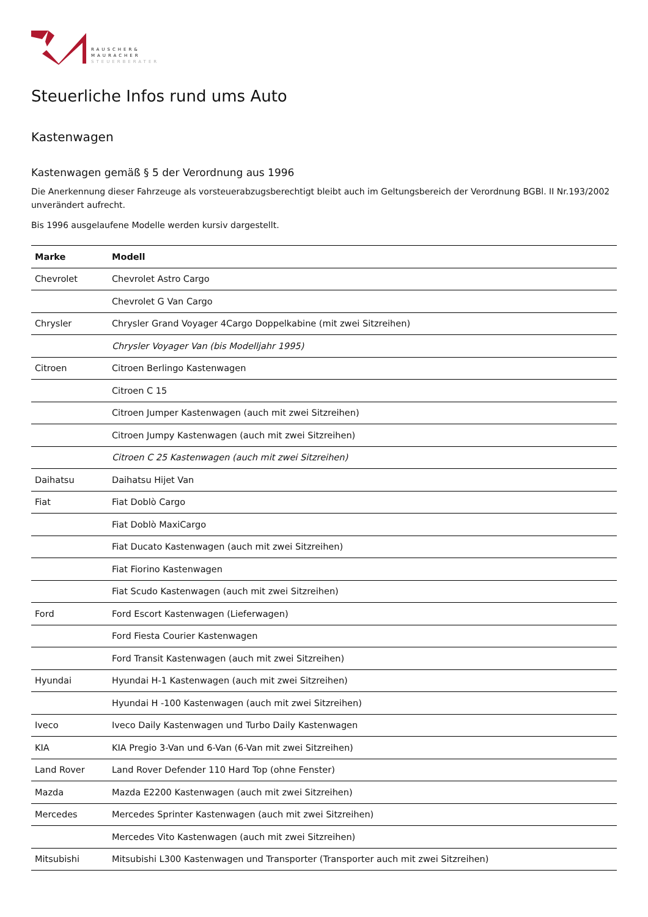RAUSCHER&
MAURACHER
STEUERBERATER
Steuerliche Infos rund ums Auto
Kastenwagen
Kastenwagen gemäß § 5 der Verordnung aus 1996
Die Anerkennung dieser Fahrzeuge als vorsteuerabzugsberechtigt bleibt auch im Geltungsbereich der Verordnung BGBl. II Nr.193/2002 unverändert aufrecht.
Bis 1996 ausgelaufene Modelle werden kursiv dargestellt.
| Marke | Modell |
| --- | --- |
| Chevrolet | Chevrolet Astro Cargo |
| | Chevrolet G Van Cargo |
| Chrysler | Chrysler Grand Voyager 4Cargo Doppelkabine (mit zwei Sitzreihen) |
| | Chrysler Voyager Van (bis Modelljahr 1995) |
| Citroen | Citroen Berlingo Kastenwagen |
| | Citroen C 15 |
| | Citroen Jumper Kastenwagen (auch mit zwei Sitzreihen) |
| | Citroen Jumpy Kastenwagen (auch mit zwei Sitzreihen) |
| | Citroen C 25 Kastenwagen (auch mit zwei Sitzreihen) |
| Daihatsu | Daihatsu Hijet Van |
| Fiat | Fiat Doblò Cargo |
| | Fiat Doblò MaxiCargo |
| | Fiat Ducato Kastenwagen (auch mit zwei Sitzreihen) |
| | Fiat Fiorino Kastenwagen |
| | Fiat Scudo Kastenwagen (auch mit zwei Sitzreihen) |
| Ford | Ford Escort Kastenwagen (Lieferwagen) |
| | Ford Fiesta Courier Kastenwagen |
| | Ford Transit Kastenwagen (auch mit zwei Sitzreihen) |
| Hyundai | Hyundai H-1 Kastenwagen (auch mit zwei Sitzreihen) |
| | Hyundai H -100 Kastenwagen (auch mit zwei Sitzreihen) |
| Iveco | Iveco Daily Kastenwagen und Turbo Daily Kastenwagen |
| KIA | KIA Pregio 3-Van und 6-Van (6-Van mit zwei Sitzreihen) |
| Land Rover | Land Rover Defender 110 Hard Top (ohne Fenster) |
| Mazda | Mazda E2200 Kastenwagen (auch mit zwei Sitzreihen) |
| Mercedes | Mercedes Sprinter Kastenwagen (auch mit zwei Sitzreihen) |
| | Mercedes Vito Kastenwagen (auch mit zwei Sitzreihen) |
| Mitsubishi | Mitsubishi L300 Kastenwagen und Transporter (Transporter auch mit zwei Sitzreihen) |